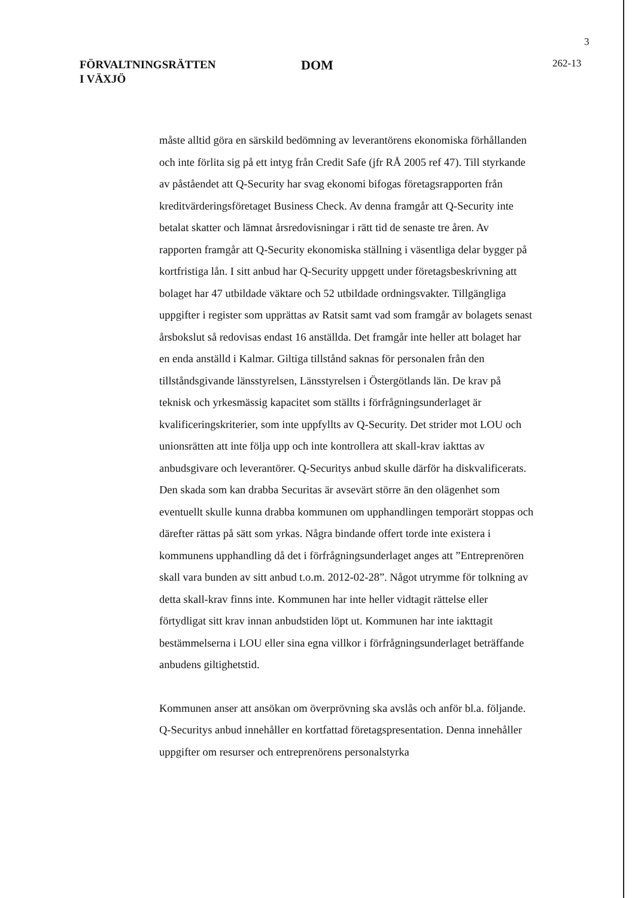3
FÖRVALTNINGSRÄTTEN
I VÄXJÖ
DOM
262-13
måste alltid göra en särskild bedömning av leverantörens ekonomiska förhållanden och inte förlita sig på ett intyg från Credit Safe (jfr RÅ 2005 ref 47). Till styrkande av påståendet att Q-Security har svag ekonomi bifogas företagsrapporten från kreditvärderingsföretaget Business Check. Av denna framgår att Q-Security inte betalat skatter och lämnat årsredovisningar i rätt tid de senaste tre åren. Av rapporten framgår att Q-Security ekonomiska ställning i väsentliga delar bygger på kortfristiga lån. I sitt anbud har Q-Security uppgett under företagsbeskrivning att bolaget har 47 utbildade väktare och 52 utbildade ordningsvakter. Tillgängliga uppgifter i register som upprättas av Ratsit samt vad som framgår av bolagets senast årsbokslut så redovisas endast 16 anställda. Det framgår inte heller att bolaget har en enda anställd i Kalmar. Giltiga tillstånd saknas för personalen från den tillståndsgivande länsstyrelsen, Länsstyrelsen i Östergötlands län. De krav på teknisk och yrkesmässig kapacitet som ställts i förfrågningsunderlaget är kvalificeringskriterier, som inte uppfyllts av Q-Security. Det strider mot LOU och unionsrätten att inte följa upp och inte kontrollera att skall-krav iakttas av anbudsgivare och leverantörer. Q-Securitys anbud skulle därför ha diskvalificerats. Den skada som kan drabba Securitas är avsevärt större än den olägenhet som eventuellt skulle kunna drabba kommunen om upphandlingen temporärt stoppas och därefter rättas på sätt som yrkas. Några bindande offert torde inte existera i kommunens upphandling då det i förfrågningsunderlaget anges att ”Entreprenören skall vara bunden av sitt anbud t.o.m. 2012-02-28”. Något utrymme för tolkning av detta skall-krav finns inte. Kommunen har inte heller vidtagit rättelse eller förtydligat sitt krav innan anbudstiden löpt ut. Kommunen har inte iakttagit bestämmelserna i LOU eller sina egna villkor i förfrågningsunderlaget beträffande anbudens giltighetstid.
Kommunen anser att ansökan om överprövning ska avslås och anför bl.a. följande. Q-Securitys anbud innehåller en kortfattad företagspresentation. Denna innehåller uppgifter om resurser och entreprenörens personalstyrka